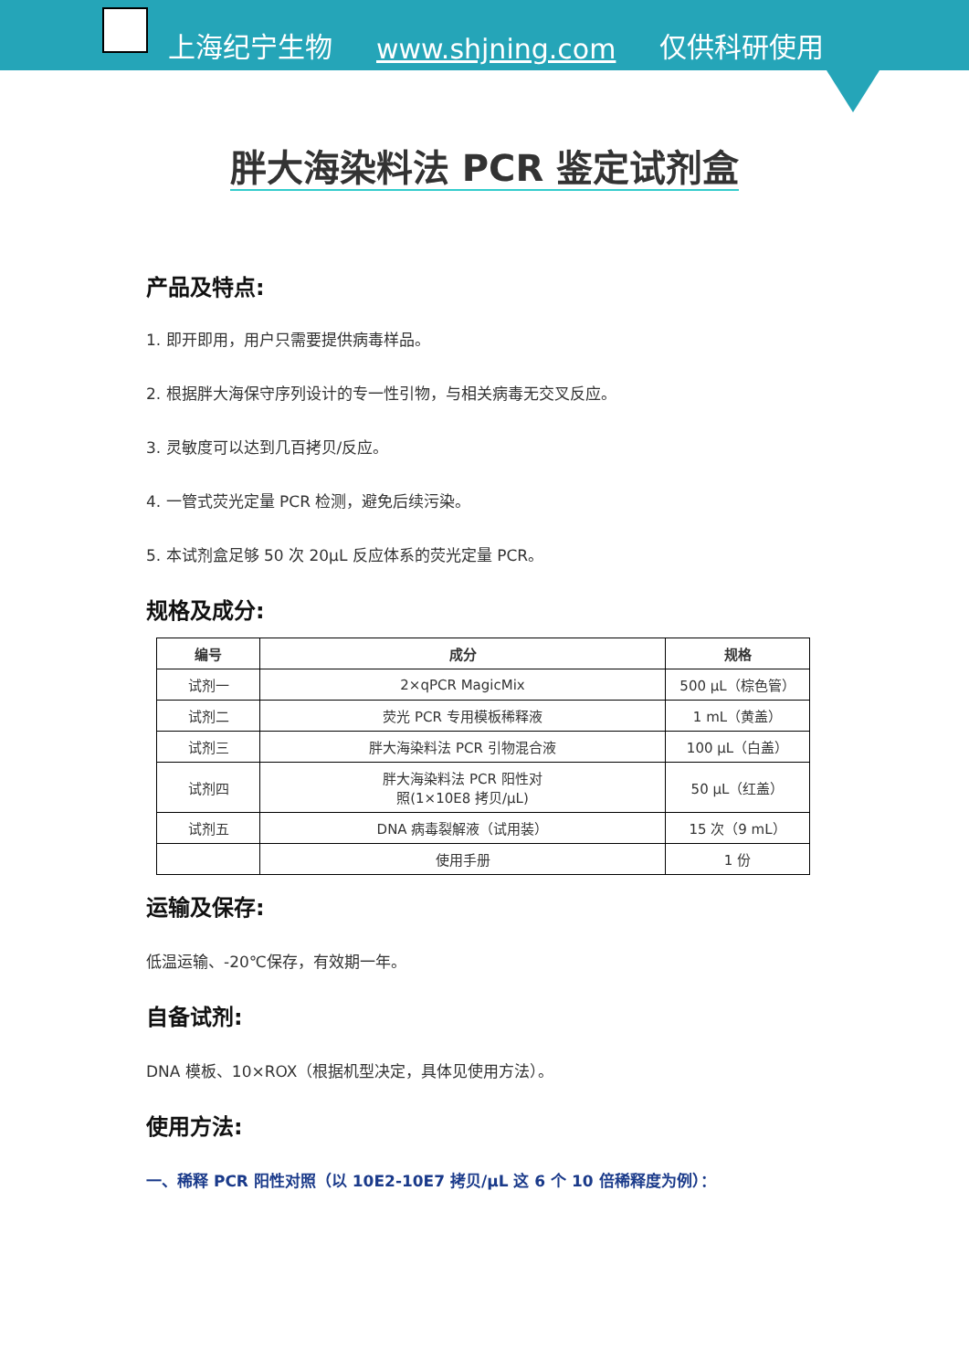上海纪宁生物 www.shjning.com 仅供科研使用
胖大海染料法 PCR 鉴定试剂盒
产品及特点:
1. 即开即用，用户只需要提供病毒样品。
2. 根据胖大海保守序列设计的专一性引物，与相关病毒无交叉反应。
3. 灵敏度可以达到几百拷贝/反应。
4. 一管式荧光定量 PCR 检测，避免后续污染。
5. 本试剂盒足够 50 次 20μL 反应体系的荧光定量 PCR。
规格及成分:
| 编号 | 成分 | 规格 |
| --- | --- | --- |
| 试剂一 | 2×qPCR MagicMix | 500 μL（棕色管） |
| 试剂二 | 荧光 PCR 专用模板稀释液 | 1 mL（黄盖） |
| 试剂三 | 胖大海染料法 PCR 引物混合液 | 100 μL（白盖） |
| 试剂四 | 胖大海染料法 PCR 阳性对 照(1×10E8 拷贝/μL) | 50 μL（红盖） |
| 试剂五 | DNA 病毒裂解液（试用装） | 15 次（9 mL） |
| | 使用手册 | 1 份 |
运输及保存:
低温运输、-20℃保存，有效期一年。
自备试剂:
DNA 模板、10×ROX（根据机型决定，具体见使用方法）。
使用方法:
一、稀释 PCR 阳性对照（以 10E2-10E7 拷贝/μL 这 6 个 10 倍稀释度为例）：